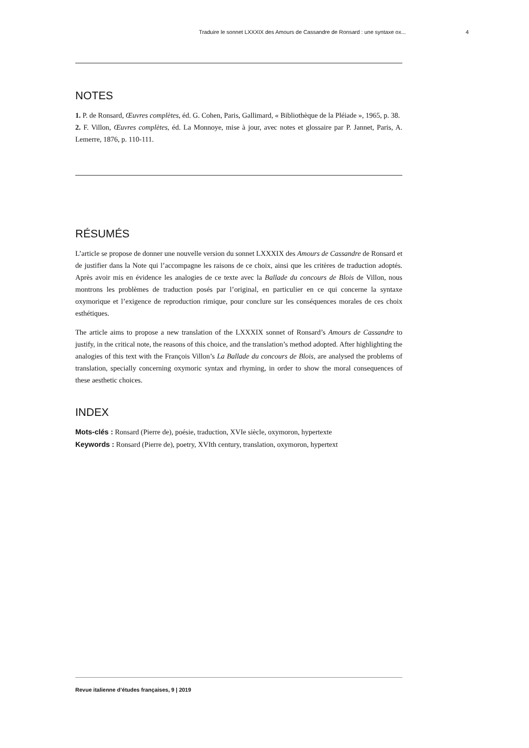Traduire le sonnet LXXXIX des Amours de Cassandre de Ronsard : une syntaxe ox... 4
NOTES
1. P. de Ronsard, Œuvres complètes, éd. G. Cohen, Paris, Gallimard, « Bibliothèque de la Pléiade », 1965, p. 38.
2. F. Villon, Œuvres complètes, éd. La Monnoye, mise à jour, avec notes et glossaire par P. Jannet, Paris, A. Lemerre, 1876, p. 110-111.
RÉSUMÉS
L’article se propose de donner une nouvelle version du sonnet LXXXIX des Amours de Cassandre de Ronsard et de justifier dans la Note qui l’accompagne les raisons de ce choix, ainsi que les critères de traduction adoptés. Après avoir mis en évidence les analogies de ce texte avec la Ballade du concours de Blois de Villon, nous montrons les problèmes de traduction posés par l’original, en particulier en ce qui concerne la syntaxe oxymorique et l’exigence de reproduction rimique, pour conclure sur les conséquences morales de ces choix esthétiques.
The article aims to propose a new translation of the LXXXIX sonnet of Ronsard’s Amours de Cassandre to justify, in the critical note, the reasons of this choice, and the translation’s method adopted. After highlighting the analogies of this text with the François Villon’s La Ballade du concours de Blois, are analysed the problems of translation, specially concerning oxymoric syntax and rhyming, in order to show the moral consequences of these aesthetic choices.
INDEX
Mots-clés : Ronsard (Pierre de), poésie, traduction, XVIe siècle, oxymoron, hypertexte
Keywords : Ronsard (Pierre de), poetry, XVIth century, translation, oxymoron, hypertext
Revue italienne d’études françaises, 9 | 2019